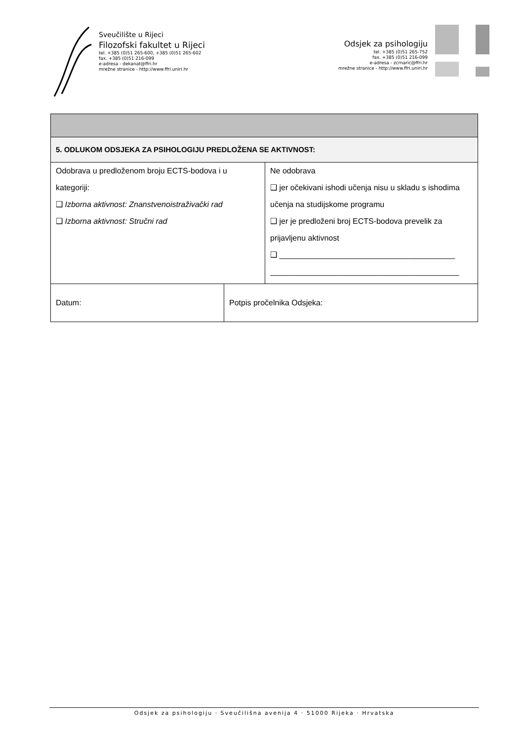Sveučilište u Rijeci
Filozofski fakultet u Rijeci
tel. +385 (0)51 265-600, +385 (0)51 265-602
fax. +385 (0)51 216-099
e-adresa - dekanat@ffri.hr
mrežne stranice - http://www.ffri.uniri.hr
Odsjek za psihologiju
tel. +385 (0)51 265-752
fax. +385 (0)51 216-099
e-adresa - zcrnaric@ffri.hr
mrežne stranice - http://www.ffri.uniri.hr
| 5. ODLUKOM ODSJEKA ZA PSIHOLOGIJU PREDLOŽENA SE AKTIVNOST: | | |
| Odobrava u predloženom broju ECTS-bodova i u kategoriji: ❑ Izborna aktivnost: Znanstvenoistraživački rad ❑ Izborna aktivnost: Stručni rad | | Ne odobrava ❑ jer očekivani ishodi učenja nisu u skladu s ishodima učenja na studijskome programu ❑ jer je predloženi broj ECTS-bodova prevelik za prijavljenu aktivnost ❑ ________________________________________ ___________________________________________ |
| Datum: | Potpis pročelnika Odsjeka: | |
Odsjek za psihologiju · Sveučilišna avenija 4 · 51000 Rijeka · Hrvatska